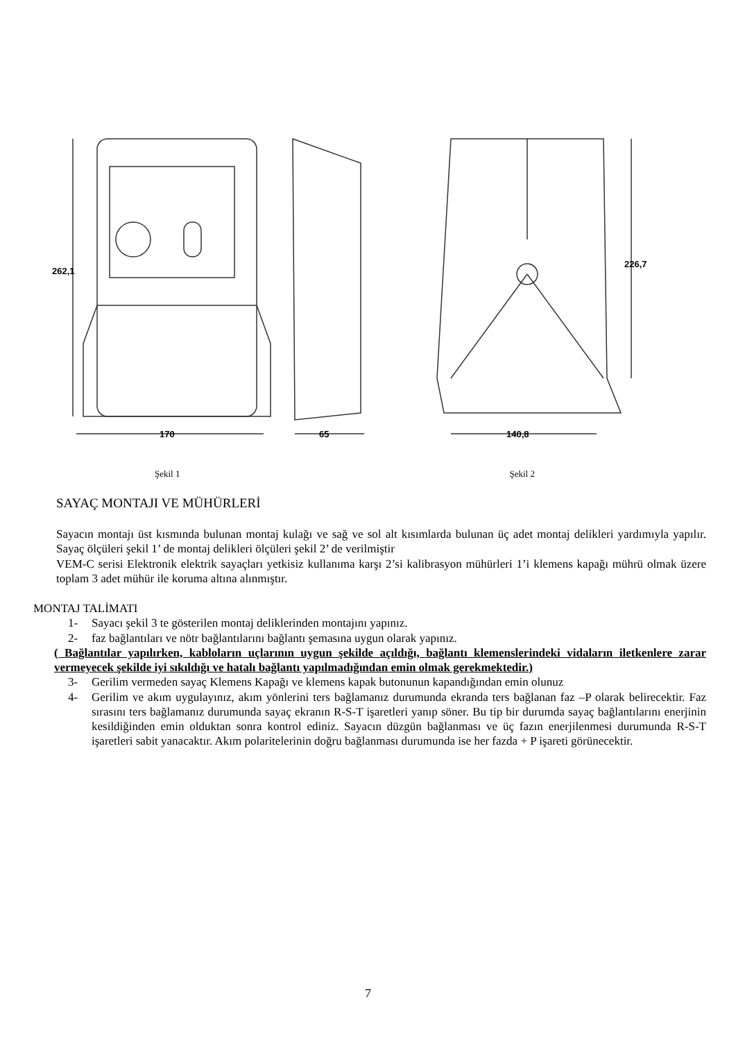262,1
170
65
226,7
140,8
Şekil 1 Şekil 2
SAYAÇ MONTAJI VE MÜHÜRLERİ
Sayacın montajı üst kısmında bulunan montaj kulağı ve sağ ve sol alt kısımlarda bulunan üç adet montaj delikleri yardımıyla yapılır. Sayaç ölçüleri şekil 1’ de montaj delikleri ölçüleri şekil 2’ de verilmiştir
VEM-C serisi Elektronik elektrik sayaçları yetkisiz kullanıma karşı 2’si kalibrasyon mühürleri 1’i klemens kapağı mührü olmak üzere toplam 3 adet mühür ile koruma altına alınmıştır.
MONTAJ TALİMATI
1- Sayacı şekil 3 te gösterilen montaj deliklerinden montajını yapınız.
2- faz bağlantıları ve nötr bağlantılarını bağlantı şemasına uygun olarak yapınız.
( Bağlantılar yapılırken, kabloların uçlarının uygun şekilde açıldığı, bağlantı klemenslerindeki vidaların iletkenlere zarar vermeyecek şekilde iyi sıkıldığı ve hatalı bağlantı yapılmadığından emin olmak gerekmektedir.)
3- Gerilim vermeden sayaç Klemens Kapağı ve klemens kapak butonunun kapandığından emin olunuz
4- Gerilim ve akım uygulayınız, akım yönlerini ters bağlamanız durumunda ekranda ters bağlanan faz –P olarak belirecektir. Faz sırasını ters bağlamanız durumunda sayaç ekranın R-S-T işaretleri yanıp söner. Bu tip bir durumda sayaç bağlantılarını enerjinin kesildiğinden emin olduktan sonra kontrol ediniz. Sayacın düzgün bağlanması ve üç fazın enerjilenmesi durumunda R-S-T işaretleri sabit yanacaktır. Akım polaritelerinin doğru bağlanması durumunda ise her fazda + P işareti görünecektir.
7